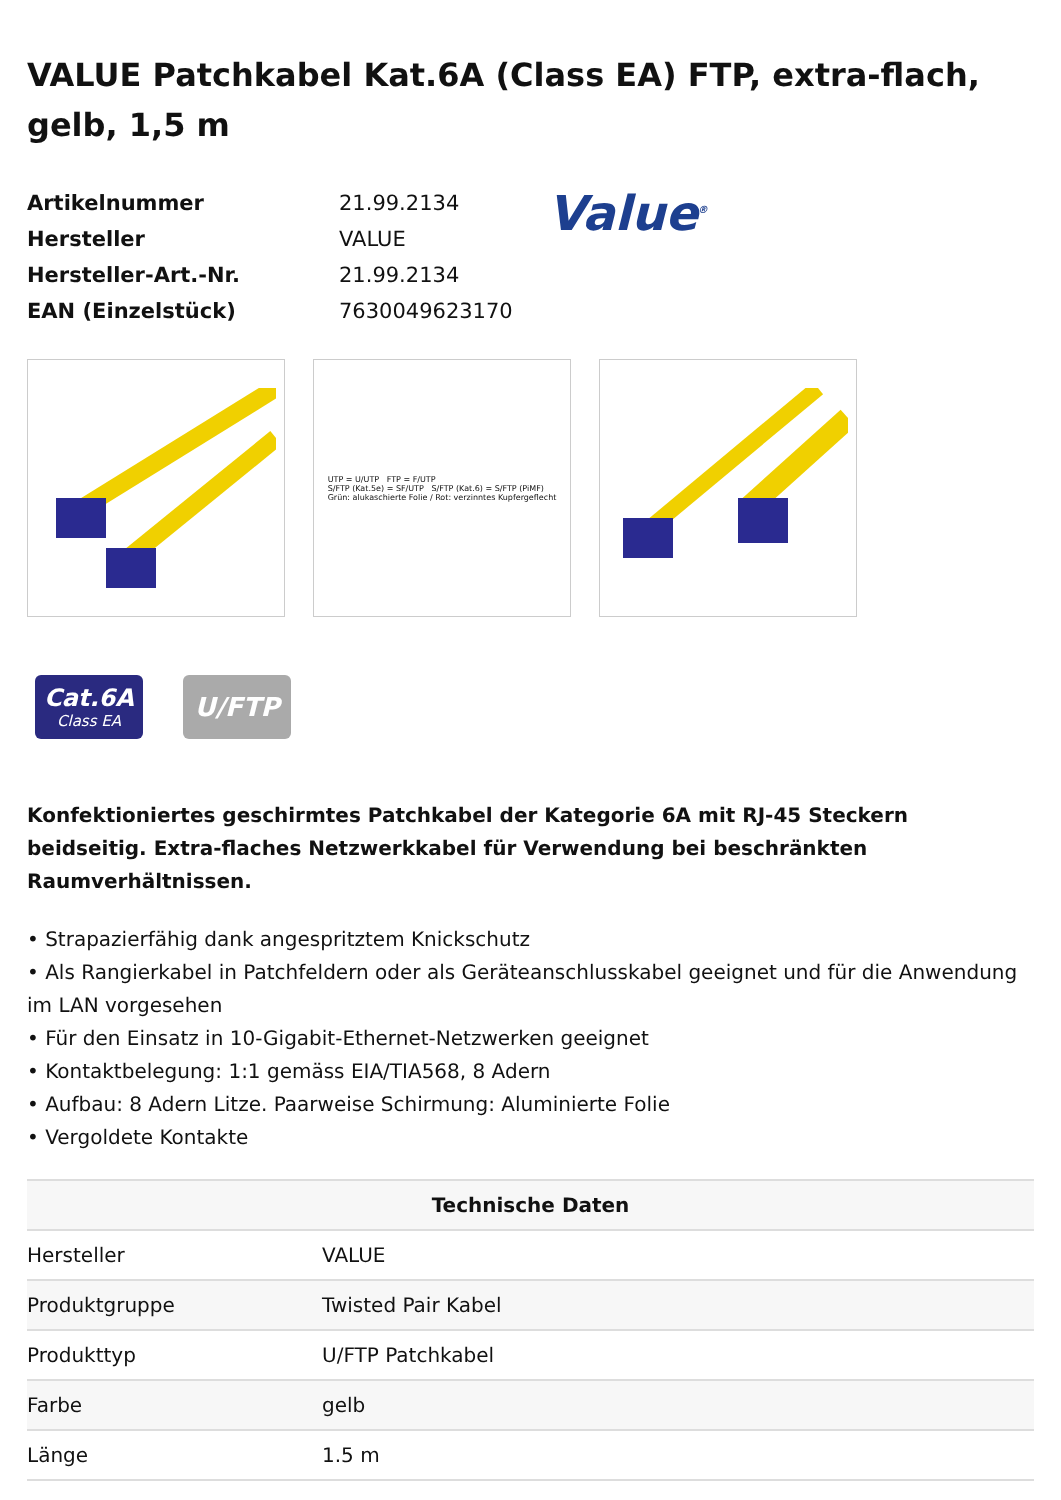VALUE Patchkabel Kat.6A (Class EA) FTP, extra-flach, gelb, 1,5 m
| Artikelnummer | 21.99.2134 |
| Hersteller | VALUE |
| Hersteller-Art.-Nr. | 21.99.2134 |
| EAN (Einzelstück) | 7630049623170 |
Value<sup>®</sup>
UTP = U/UTP FTP = F/UTP
S/FTP (Kat.5e) = SF/UTP S/FTP (Kat.6) = S/FTP (PiMF)
Grün: alukaschierte Folie / Rot: verzinntes Kupfergeflecht
Cat.6A
Class EA
U/FTP
Konfektioniertes geschirmtes Patchkabel der Kategorie 6A mit RJ-45 Steckern beidseitig. Extra-flaches Netzwerkkabel für Verwendung bei beschränkten Raumverhältnissen.
• Strapazierfähig dank angespritztem Knickschutz
• Als Rangierkabel in Patchfeldern oder als Geräteanschlusskabel geeignet und für die Anwendung im LAN vorgesehen
• Für den Einsatz in 10-Gigabit-Ethernet-Netzwerken geeignet
• Kontaktbelegung: 1:1 gemäss EIA/TIA568, 8 Adern
• Aufbau: 8 Adern Litze. Paarweise Schirmung: Aluminierte Folie
• Vergoldete Kontakte
| Technische Daten | |
| --- | --- |
| Hersteller | VALUE |
| Produktgruppe | Twisted Pair Kabel |
| Produkttyp | U/FTP Patchkabel |
| Farbe | gelb |
| Länge | 1.5 m |